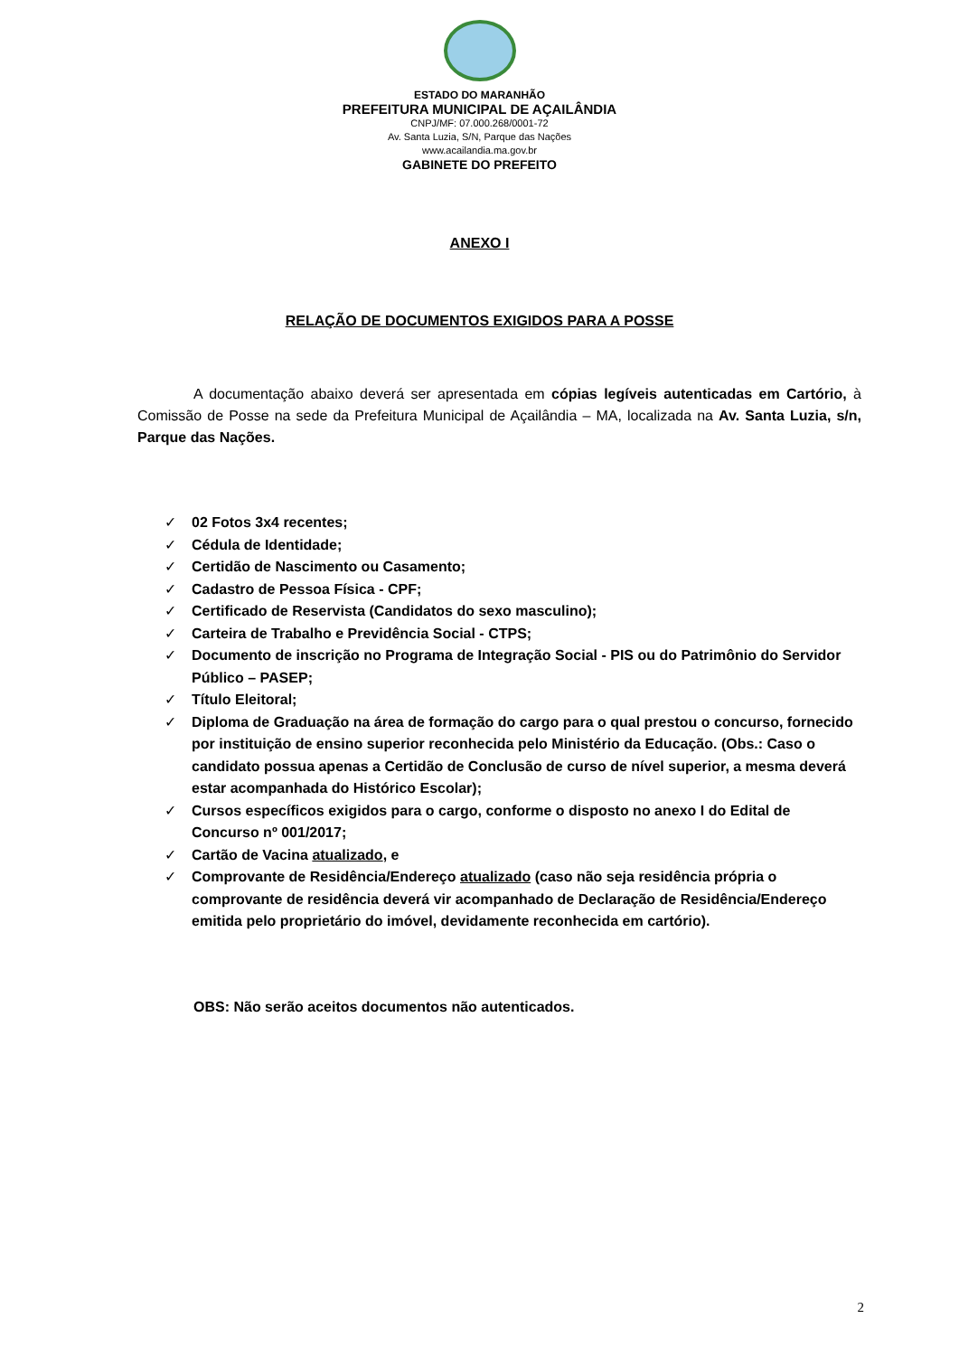ESTADO DO MARANHÃO
PREFEITURA MUNICIPAL DE AÇAILÂNDIA
CNPJ/MF: 07.000.268/0001-72
Av. Santa Luzia, S/N, Parque das Nações
www.acailandia.ma.gov.br
GABINETE DO PREFEITO
ANEXO I
RELAÇÃO DE DOCUMENTOS EXIGIDOS PARA A POSSE
A documentação abaixo deverá ser apresentada em cópias legíveis autenticadas em Cartório, à Comissão de Posse na sede da Prefeitura Municipal de Açailândia – MA, localizada na Av. Santa Luzia, s/n, Parque das Nações.
✓ 02 Fotos 3x4 recentes;
✓ Cédula de Identidade;
✓ Certidão de Nascimento ou Casamento;
✓ Cadastro de Pessoa Física - CPF;
✓ Certificado de Reservista (Candidatos do sexo masculino);
✓ Carteira de Trabalho e Previdência Social - CTPS;
✓ Documento de inscrição no Programa de Integração Social - PIS ou do Patrimônio do Servidor Público – PASEP;
✓ Título Eleitoral;
✓ Diploma de Graduação na área de formação do cargo para o qual prestou o concurso, fornecido por instituição de ensino superior reconhecida pelo Ministério da Educação. (Obs.: Caso o candidato possua apenas a Certidão de Conclusão de curso de nível superior, a mesma deverá estar acompanhada do Histórico Escolar);
✓ Cursos específicos exigidos para o cargo, conforme o disposto no anexo I do Edital de Concurso nº 001/2017;
✓ Cartão de Vacina atualizado, e
✓ Comprovante de Residência/Endereço atualizado (caso não seja residência própria o comprovante de residência deverá vir acompanhado de Declaração de Residência/Endereço emitida pelo proprietário do imóvel, devidamente reconhecida em cartório).
OBS: Não serão aceitos documentos não autenticados.
2